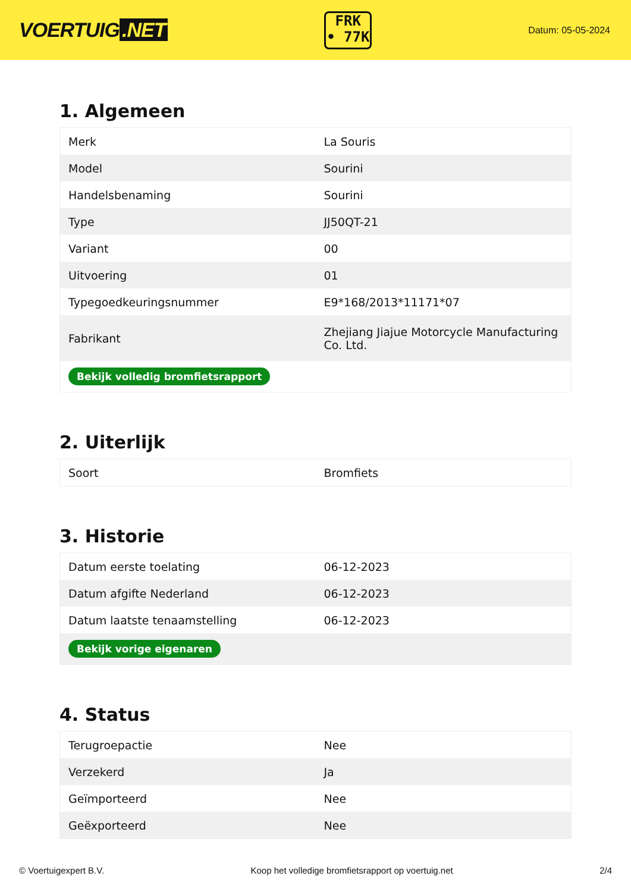VOERTUIG.NET
FRK
• 77K
Datum: 05-05-2024
1. Algemeen
| Merk | La Souris |
| Model | Sourini |
| Handelsbenaming | Sourini |
| Type | JJ50QT-21 |
| Variant | 00 |
| Uitvoering | 01 |
| Typegoedkeuringsnummer | E9*168/2013*11171*07 |
| Fabrikant | Zhejiang Jiajue Motorcycle Manufacturing Co. Ltd. |
| Bekijk volledig bromfietsrapport | |
2. Uiterlijk
| Soort | Bromfiets |
3. Historie
| Datum eerste toelating | 06-12-2023 |
| Datum afgifte Nederland | 06-12-2023 |
| Datum laatste tenaamstelling | 06-12-2023 |
| Bekijk vorige eigenaren | |
4. Status
| Terugroepactie | Nee |
| Verzekerd | Ja |
| Geïmporteerd | Nee |
| Geëxporteerd | Nee |
© Voertuigexpert B.V. Koop het volledige bromfietsrapport op voertuig.net 2/4